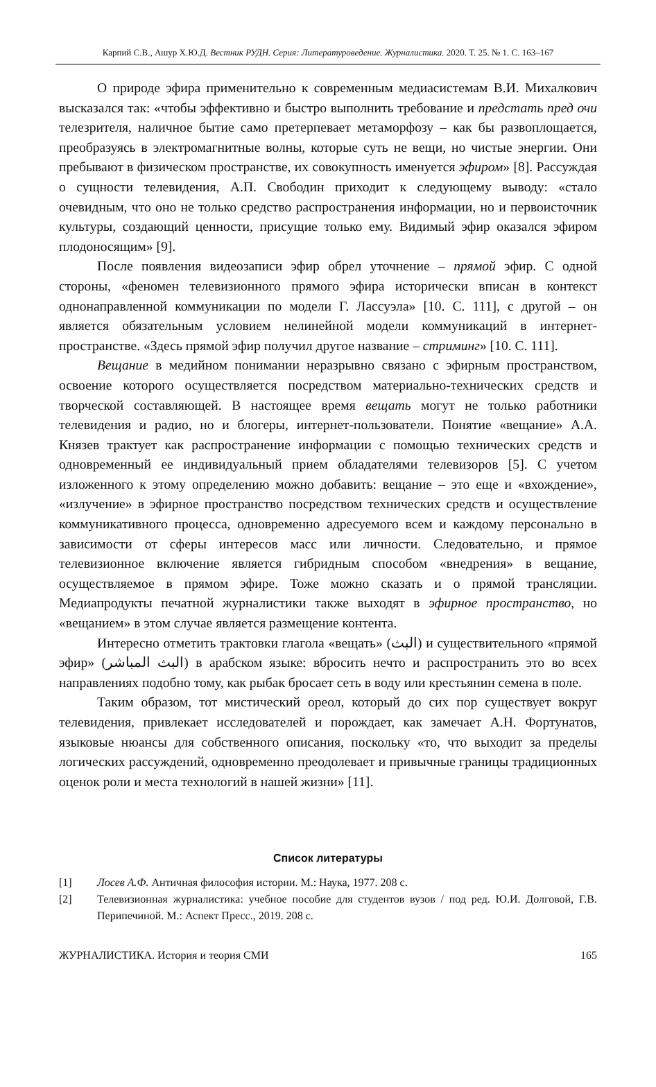Карпий С.В., Ашур Х.Ю.Д. Вестник РУДН. Серия: Литературоведение. Журналистика. 2020. Т. 25. № 1. С. 163–167
О природе эфира применительно к современным медиасистемам В.И. Михалкович высказался так: «чтобы эффективно и быстро выполнить требование и предстать пред очи телезрителя, наличное бытие само претерпевает метаморфозу – как бы развоплощается, преобразуясь в электромагнитные волны, которые суть не вещи, но чистые энергии. Они пребывают в физическом пространстве, их совокупность именуется эфиром» [8]. Рассуждая о сущности телевидения, А.П. Свободин приходит к следующему выводу: «стало очевидным, что оно не только средство распространения информации, но и первоисточник культуры, создающий ценности, присущие только ему. Видимый эфир оказался эфиром плодоносящим» [9].
После появления видеозаписи эфир обрел уточнение – прямой эфир. С одной стороны, «феномен телевизионного прямого эфира исторически вписан в контекст однонаправленной коммуникации по модели Г. Лассуэла» [10. С. 111], с другой – он является обязательным условием нелинейной модели коммуникаций в интернет-пространстве. «Здесь прямой эфир получил другое название – стриминг» [10. С. 111].
Вещание в медийном понимании неразрывно связано с эфирным пространством, освоение которого осуществляется посредством материально-технических средств и творческой составляющей. В настоящее время вещать могут не только работники телевидения и радио, но и блогеры, интернет-пользователи. Понятие «вещание» А.А. Князев трактует как распространение информации с помощью технических средств и одновременный ее индивидуальный прием обладателями телевизоров [5]. С учетом изложенного к этому определению можно добавить: вещание – это еще и «вхождение», «излучение» в эфирное пространство посредством технических средств и осуществление коммуникативного процесса, одновременно адресуемого всем и каждому персонально в зависимости от сферы интересов масс или личности. Следовательно, и прямое телевизионное включение является гибридным способом «внедрения» в вещание, осуществляемое в прямом эфире. Тоже можно сказать и о прямой трансляции. Медиапродукты печатной журналистики также выходят в эфирное пространство, но «вещанием» в этом случае является размещение контента.
Интересно отметить трактовки глагола «вещать» (البث) и существительного «прямой эфир» (البث المباشر) в арабском языке: вбросить нечто и распространить это во всех направлениях подобно тому, как рыбак бросает сеть в воду или крестьянин семена в поле.
Таким образом, тот мистический ореол, который до сих пор существует вокруг телевидения, привлекает исследователей и порождает, как замечает А.Н. Фортунатов, языковые нюансы для собственного описания, поскольку «то, что выходит за пределы логических рассуждений, одновременно преодолевает и привычные границы традиционных оценок роли и места технологий в нашей жизни» [11].
Список литературы
[1] Лосев А.Ф. Античная философия истории. М.: Наука, 1977. 208 с.
[2] Телевизионная журналистика: учебное пособие для студентов вузов / под ред. Ю.И. Долговой, Г.В. Перипечиной. М.: Аспект Пресс., 2019. 208 с.
ЖУРНАЛИСТИКА. История и теория СМИ 165